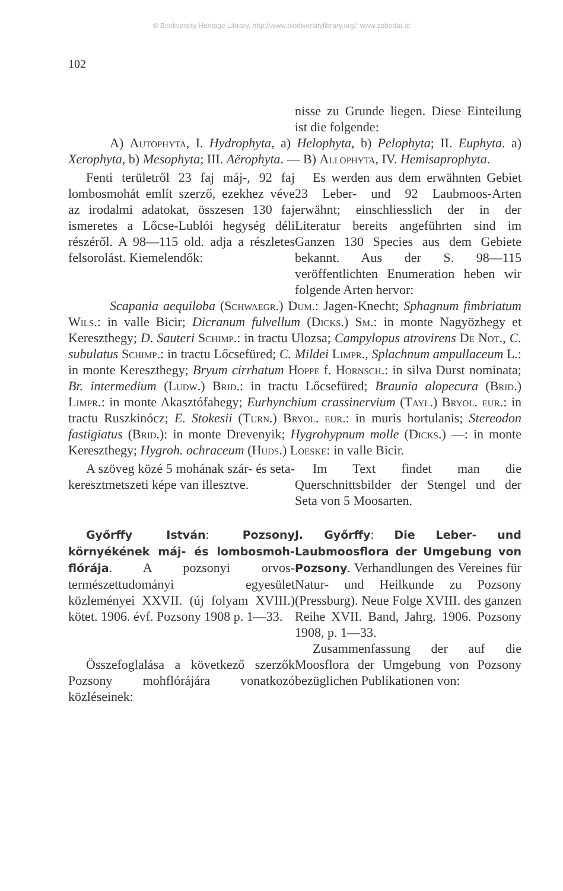© Biodiversity Heritage Library, http://www.biodiversitylibrary.org/; www.zobodat.at
102
nisse zu Grunde liegen. Diese Einteilung ist die folgende:
A) Autophyta, I. Hydrophyta, a) Helophyta, b) Pelophyta; II. Euphyta. a) Xerophyta, b) Mesophyta; III. Aërophyta. — B) Allophyta, IV. Hemisaprophyta.
Fenti területről 23 faj máj-, 92 faj lombosmohát említ szerző, ezekhez véve az irodalmi adatokat, összesen 130 faj ismeretes a Lőcse-Lublói hegység déli részéről. A 98—115 old. adja a részletes felsorolást. Kiemelendők:
Es werden aus dem erwähnten Gebiet 23 Leber- und 92 Laubmoos-Arten erwähnt; einschliesslich der in der Literatur bereits angeführten sind im Ganzen 130 Species aus dem Gebiete bekannt. Aus der S. 98—115 veröffentlichten Enumeration heben wir folgende Arten hervor:
Scapania aequiloba (Schwaegr.) Dum.: Jagen-Knecht; Sphagnum fimbriatum Wils.: in valle Bicir; Dicranum fulvellum (Dicks.) Sm.: in monte Nagyözhegy et Keresztheg​y; D. Sauteri Schimp.: in tractu Ulozsa; Campylopus atrovirens De Not., C. subulatus Schimp.: in tractu Lőcsefüred; C. Mildei Limpr., Splachnum ampullaceum L.: in monte Keresztheg​y; Bryum cirrhatum Hoppe f. Hornsch.: in silva Durst nominata; Br. intermedium (Ludw.) Brid.: in tractu Lőcsefüred; Braunia alopecura (Brid.) Limpr.: in monte Akasztófahegy; Eurhynchium crassinervium (Tayl.) Bryol. eur.: in tractu Ruszkinócz; E. Stokesii (Turn.) Bryol. eur.: in muris hortulanis; Stereodon fastigiatus (Brid.): in monte Drevenyik; Hygrohypnum molle (Dicks.) —: in monte Keresztheg​y; Hygroh. ochraceum (Huds.) Loeske: in valle Bicir.
A szöveg közé 5 mohának szár- és seta-keresztmetszeti képe van illesztve.
Im Text findet man die Querschnittsbilder der Stengel und der Seta von 5 Moosarten.
Győrffy István: Pozsony környékének máj- és lombosmoh-flórája. A pozsonyi orvos-természettudományi egyesület közleményei XXVII. (új folyam XVIII.) kötet. 1906. évf. Pozsony 1908 p. 1—33.
Összefoglalása a következő szerzők Pozsony mohflórájára vonatkozó közléseinek:
J. Győrffy: Die Leber- und Laubmoosflora der Umgebung von Pozsony. Verhandlungen des Vereines für Natur- und Heilkunde zu Pozsony (Pressburg). Neue Folge XVIII. des ganzen Reihe XVII. Band, Jahrg. 1906. Pozsony 1908, p. 1—33.
Zusammenfassung der auf die Moosflora der Umgebung von Pozsony bezüglichen Publikationen von: